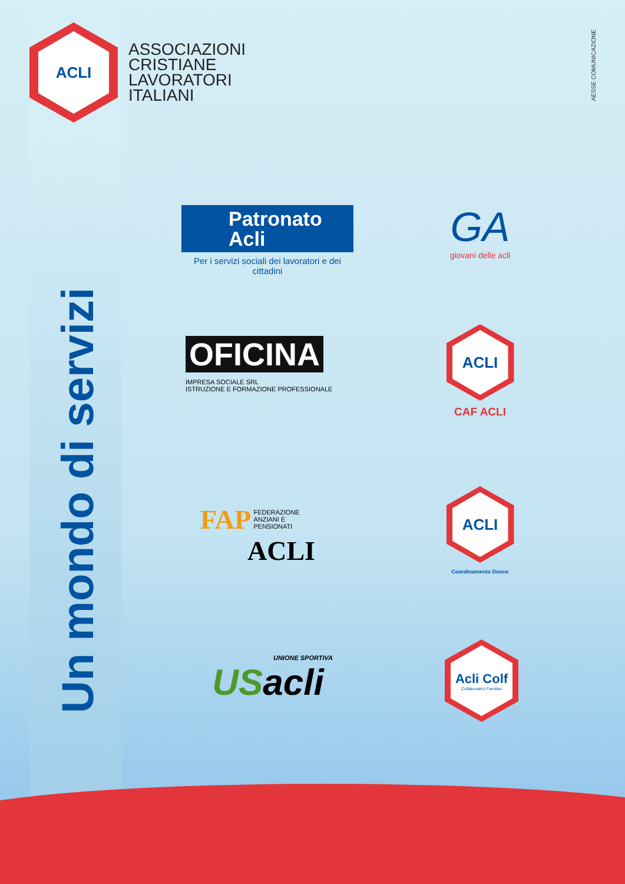ACLI
ASSOCIAZIONI
CRISTIANE
LAVORATORI
ITALIANI
AESSE COMUNICAZIONE
Un mondo di servizi
Patronato
Acli
Per i servizi sociali dei lavoratori e dei cittadini
GA
giovani delle acli
OFICINA
IMPRESA SOCIALE SRL
ISTRUZIONE E FORMAZIONE PROFESSIONALE
ACLI
CAF ACLI
FAP FEDERAZIONE
ANZIANI E
PENSIONATI
ACLI
ACLI
Coordinamento Donne
UNIONE SPORTIVA
USacli
Acli Colf
Collaboratrici Familiari